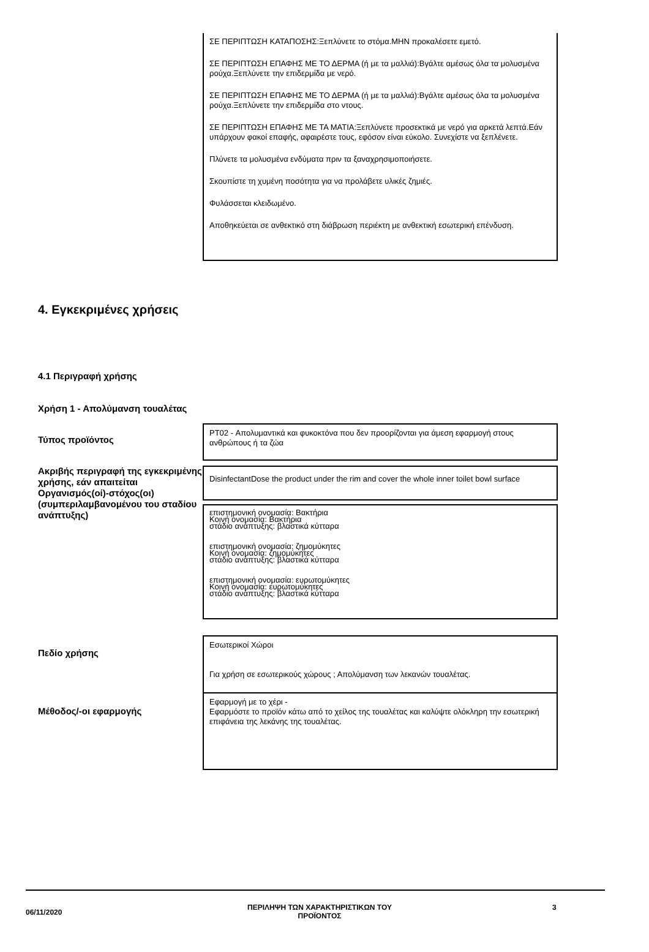ΣΕ ΠΕΡΙΠΤΩΣΗ ΚΑΤΑΠΟΣΗΣ:Ξεπλύνετε το στόμα.ΜΗΝ προκαλέσετε εμετό.
ΣΕ ΠΕΡΙΠΤΩΣΗ ΕΠΑΦΗΣ ΜΕ ΤΟ ΔΕΡΜΑ (ή με τα μαλλιά):Βγάλτε αμέσως όλα τα μολυσμένα ρούχα.Ξεπλύνετε την επιδερμίδα με νερό.
ΣΕ ΠΕΡΙΠΤΩΣΗ ΕΠΑΦΗΣ ΜΕ ΤΟ ΔΕΡΜΑ (ή με τα μαλλιά):Βγάλτε αμέσως όλα τα μολυσμένα ρούχα.Ξεπλύνετε την επιδερμίδα στο ντους.
ΣΕ ΠΕΡΙΠΤΩΣΗ ΕΠΑΦΗΣ ΜΕ ΤΑ ΜΑΤΙΑ:Ξεπλύνετε προσεκτικά με νερό για αρκετά λεπτά.Εάν υπάρχουν φακοί επαφής, αφαιρέστε τους, εφόσον είναι εύκολο. Συνεχίστε να ξεπλένετε.
Πλύνετε τα μολυσμένα ενδύματα πριν τα ξαναχρησιμοποιήσετε.
Σκουπίστε τη χυμένη ποσότητα για να προλάβετε υλικές ζημιές.
Φυλάσσεται κλειδωμένο.
Αποθηκεύεται σε ανθεκτικό στη διάβρωση περιέκτη με ανθεκτική εσωτερική επένδυση.
4. Εγκεκριμένες χρήσεις
4.1 Περιγραφή χρήσης
Χρήση 1 - Απολύμανση τουαλέτας
Τύπος προϊόντος
PT02 - Απολυμαντικά και φυκοκτόνα που δεν προορίζονται για άμεση εφαρμογή στους ανθρώπους ή τα ζώα
Ακριβής περιγραφή της εγκεκριμένης χρήσης, εάν απαιτείται
Οργανισμός(οί)-στόχος(οι) (συμπεριλαμβανομένου του σταδίου ανάπτυξης)
DisinfectantDose the product under the rim and cover the whole inner toilet bowl surface
επιστημονική ονομασία: Βακτήρια
Κοινή ονομασία: Βακτήρια
στάδιο ανάπτυξης: βλαστικά κύτταρα
επιστημονική ονομασία: ζημομύκητες
Κοινή ονομασία: ζημομύκητες
στάδιο ανάπτυξης: βλαστικά κύτταρα
επιστημονική ονομασία: ευρωτομύκητες
Κοινή ονομασία: ευρωτομύκητες
στάδιο ανάπτυξης: βλαστικά κύτταρα
Πεδίο χρήσης
Εσωτερικοί Χώροι
Για χρήση σε εσωτερικούς χώρους ; Απολύμανση των λεκανών τουαλέτας.
Μέθοδος/-οι εφαρμογής
Εφαρμογή με το χέρι -
Εφαρμόστε το προϊόν κάτω από το χείλος της τουαλέτας και καλύψτε ολόκληρη την εσωτερική επιφάνεια της λεκάνης της τουαλέτας.
06/11/2020
ΠΕΡΙΛΗΨΗ ΤΩΝ ΧΑΡΑΚΤΗΡΙΣΤΙΚΩΝ ΤΟΥ ΠΡΟΪΟΝΤΟΣ
3